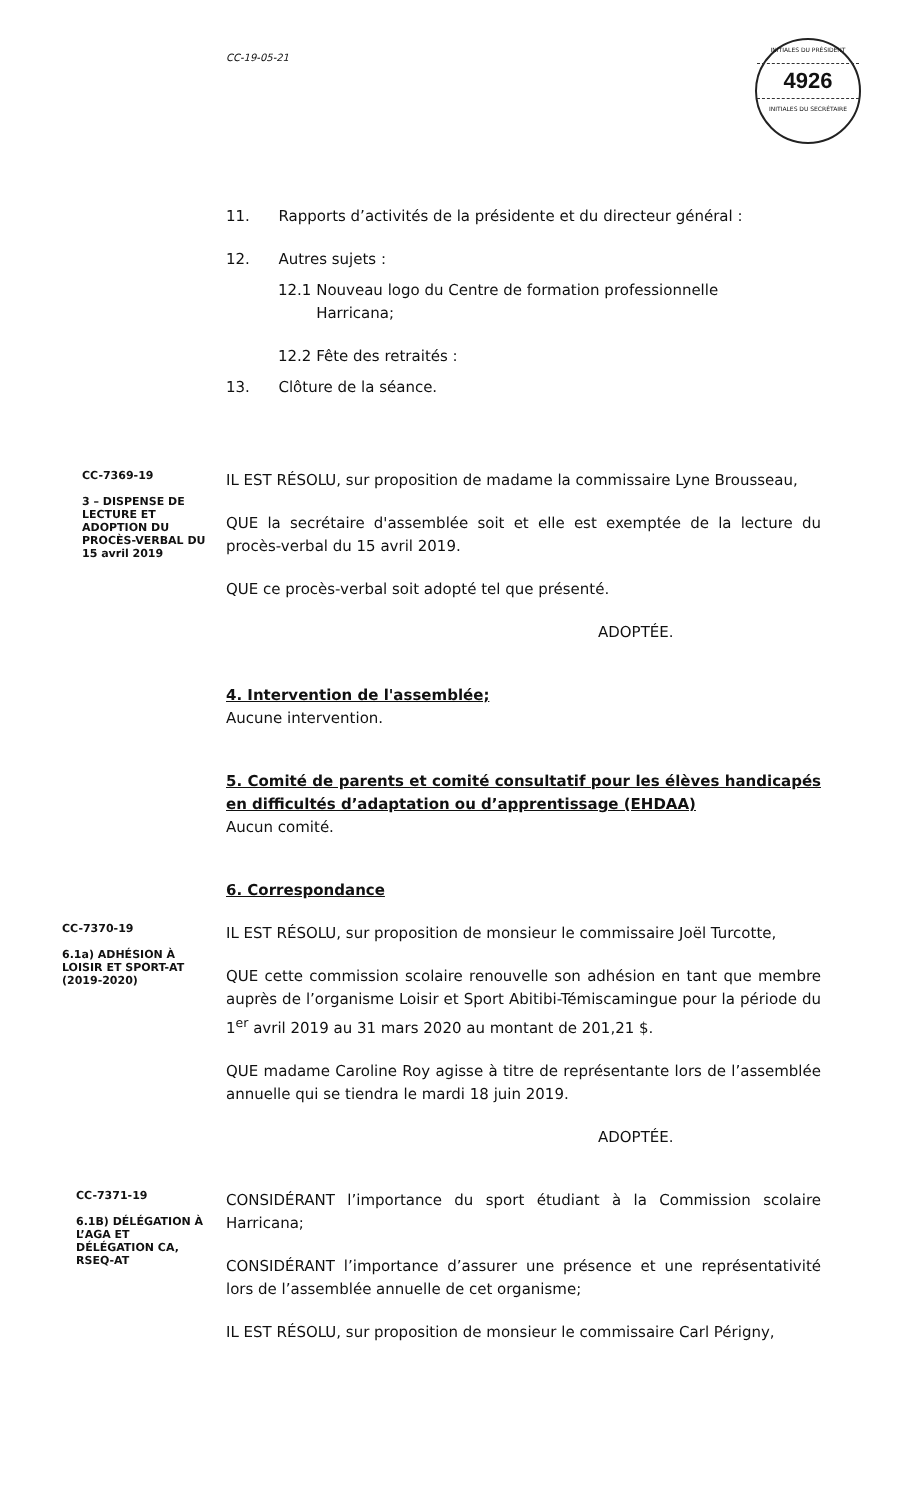CC-19-05-21
INITIALES DU PRÉSIDENT
4926
INITIALES DU SECRÉTAIRE
11. Rapports d’activités de la présidente et du directeur général :
12. Autres sujets :
12.1 Nouveau logo du Centre de formation professionnelle
Harricana;
12.2 Fête des retraités :
13. Clôture de la séance.
CC-7369-19
3 – DISPENSE DE
LECTURE ET
ADOPTION DU
PROCÈS-VERBAL DU
15 avril 2019
IL EST RÉSOLU, sur proposition de madame la commissaire Lyne Brousseau,
QUE la secrétaire d'assemblée soit et elle est exemptée de la lecture du procès-verbal du 15 avril 2019.
QUE ce procès-verbal soit adopté tel que présenté.
ADOPTÉE.
4. Intervention de l'assemblée;
Aucune intervention.
5. Comité de parents et comité consultatif pour les élèves handicapés en difficultés d’adaptation ou d’apprentissage (EHDAA)
Aucun comité.
6. Correspondance
CC-7370-19
6.1a) ADHÉSION À
LOISIR ET SPORT-AT
(2019-2020)
IL EST RÉSOLU, sur proposition de monsieur le commissaire Joël Turcotte,
QUE cette commission scolaire renouvelle son adhésion en tant que membre auprès de l’organisme Loisir et Sport Abitibi-Témiscamingue pour la période du 1<sup>er</sup> avril 2019 au 31 mars 2020 au montant de 201,21 $.
QUE madame Caroline Roy agisse à titre de représentante lors de l’assemblée annuelle qui se tiendra le mardi 18 juin 2019.
ADOPTÉE.
CC-7371-19
6.1B) DÉLÉGATION À
L’AGA ET
DÉLÉGATION CA,
RSEQ-AT
CONSIDÉRANT l’importance du sport étudiant à la Commission scolaire Harricana;
CONSIDÉRANT l’importance d’assurer une présence et une représentativité lors de l’assemblée annuelle de cet organisme;
IL EST RÉSOLU, sur proposition de monsieur le commissaire Carl Périgny,